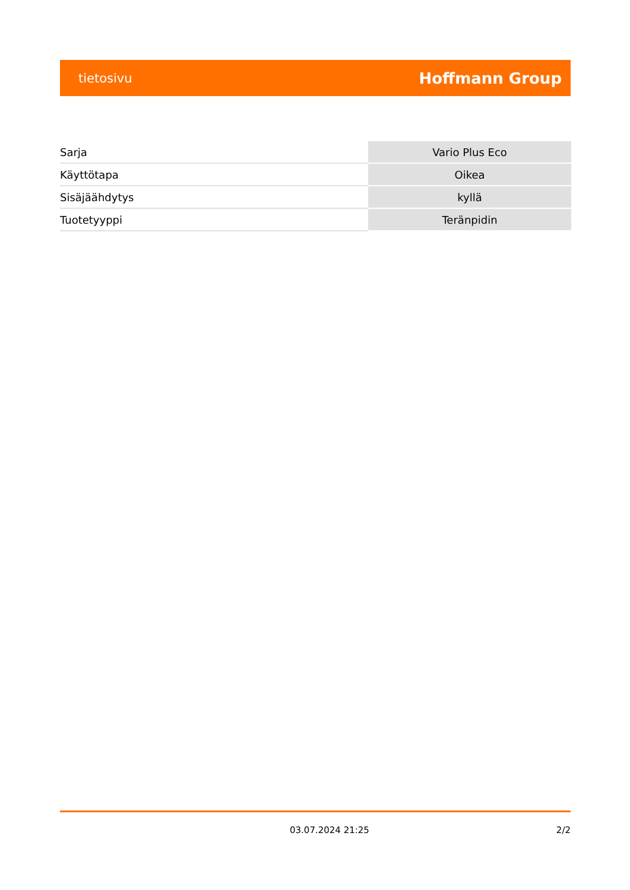tietosivu Hoffmann Group
| Sarja | Vario Plus Eco |
| Käyttötapa | Oikea |
| Sisäjäähdytys | kyllä |
| Tuotetyyppi | Teränpidin |
03.07.2024 21:25 2/2